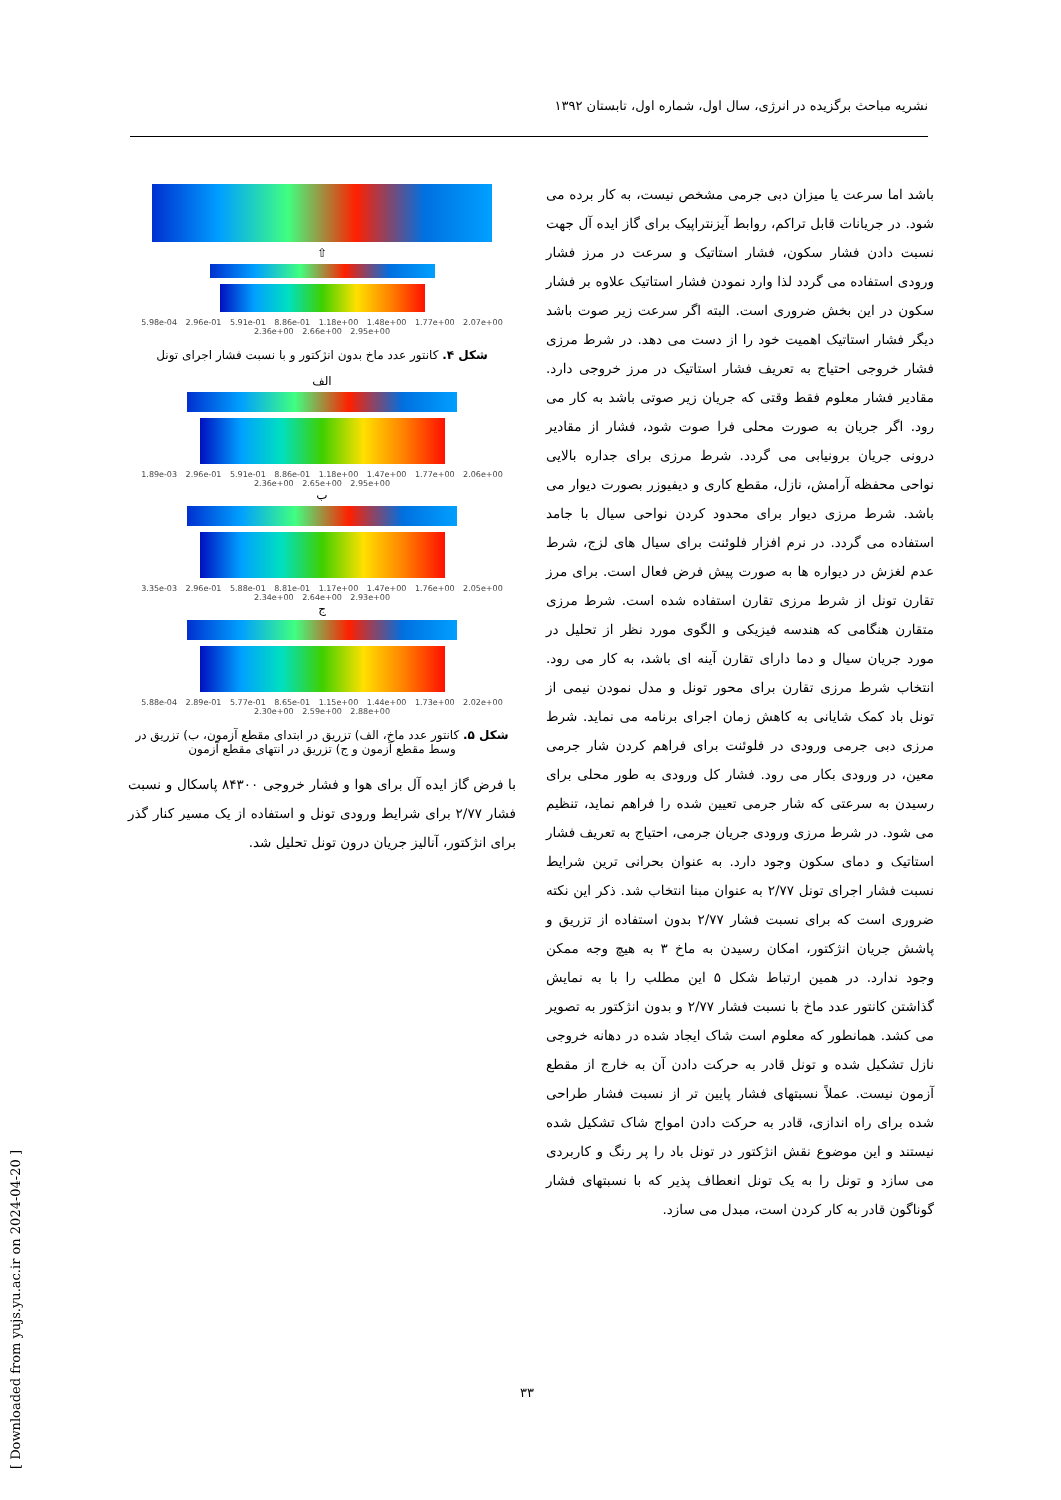نشریه مباحث برگزیده در انرژی، سال اول، شماره اول، تابستان ۱۳۹۲
باشد اما سرعت یا میزان دبی جرمی مشخص نیست، به کار برده می شود. در جریانات قابل تراکم، روابط آیزنتراپیک برای گاز ایده آل جهت نسبت دادن فشار سکون، فشار استاتیک و سرعت در مرز فشار ورودی استفاده می گردد لذا وارد نمودن فشار استاتیک علاوه بر فشار سکون در این بخش ضروری است. البته اگر سرعت زیر صوت باشد دیگر فشار استاتیک اهمیت خود را از دست می دهد. در شرط مرزی فشار خروجی احتیاج به تعریف فشار استاتیک در مرز خروجی دارد. مقادیر فشار معلوم فقط وقتی که جریان زیر صوتی باشد به کار می رود. اگر جریان به صورت محلی فرا صوت شود، فشار از مقادیر درونی جریان برونیابی می گردد. شرط مرزی برای جداره بالایی نواحی محفظه آرامش، نازل، مقطع کاری و دیفیوزر بصورت دیوار می باشد. شرط مرزی دیوار برای محدود کردن نواحی سیال با جامد استفاده می گردد. در نرم افزار فلوئنت برای سیال های لزج، شرط عدم لغزش در دیواره ها به صورت پیش فرض فعال است. برای مرز تقارن تونل از شرط مرزی تقارن استفاده شده است. شرط مرزی متقارن هنگامی که هندسه فیزیکی و الگوی مورد نظر از تحلیل در مورد جریان سیال و دما دارای تقارن آینه ای باشد، به کار می رود. انتخاب شرط مرزی تقارن برای محور تونل و مدل نمودن نیمی از تونل باد کمک شایانی به کاهش زمان اجرای برنامه می نماید. شرط مرزی دبی جرمی ورودی در فلوئنت برای فراهم کردن شار جرمی معین، در ورودی بکار می رود. فشار کل ورودی به طور محلی برای رسیدن به سرعتی که شار جرمی تعیین شده را فراهم نماید، تنظیم می شود. در شرط مرزی ورودی جریان جرمی، احتیاج به تعریف فشار استاتیک و دمای سکون وجود دارد. به عنوان بحرانی ترین شرایط نسبت فشار اجرای تونل ۲/۷۷ به عنوان مبنا انتخاب شد. ذکر این نکته ضروری است که برای نسبت فشار ۲/۷۷ بدون استفاده از تزریق و پاشش جریان انژکتور، امکان رسیدن به ماخ ۳ به هیچ وجه ممکن وجود ندارد. در همین ارتباط شکل ۵ این مطلب را با به نمایش گذاشتن کانتور عدد ماخ با نسبت فشار ۲/۷۷ و بدون انژکتور به تصویر می کشد. همانطور که معلوم است شاک ایجاد شده در دهانه خروجی نازل تشکیل شده و تونل قادر به حرکت دادن آن به خارج از مقطع آزمون نیست. عملاً نسبتهای فشار پایین تر از نسبت فشار طراحی شده برای راه اندازی، قادر به حرکت دادن امواج شاک تشکیل شده نیستند و این موضوع نقش انژکتور در تونل باد را پر رنگ و کاربردی می سازد و تونل را به یک تونل انعطاف پذیر که با نسبتهای فشار گوناگون قادر به کار کردن است، مبدل می سازد.
⇧
5.98e-04 2.96e-01 5.91e-01 8.86e-01 1.18e+00 1.48e+00 1.77e+00 2.07e+00 2.36e+00 2.66e+00 2.95e+00
شکل ۴. کانتور عدد ماخ بدون انژکتور و با نسبت فشار اجرای تونل
الف
1.89e-03 2.96e-01 5.91e-01 8.86e-01 1.18e+00 1.47e+00 1.77e+00 2.06e+00 2.36e+00 2.65e+00 2.95e+00
ب
3.35e-03 2.96e-01 5.88e-01 8.81e-01 1.17e+00 1.47e+00 1.76e+00 2.05e+00 2.34e+00 2.64e+00 2.93e+00
ج
5.88e-04 2.89e-01 5.77e-01 8.65e-01 1.15e+00 1.44e+00 1.73e+00 2.02e+00 2.30e+00 2.59e+00 2.88e+00
شکل ۵. کانتور عدد ماخ، الف) تزریق در ابتدای مقطع آزمون، ب) تزریق در وسط مقطع آزمون و ج) تزریق در انتهای مقطع آزمون
با فرض گاز ایده آل برای هوا و فشار خروجی ۸۴۳۰۰ پاسکال و نسبت فشار ۲/۷۷ برای شرایط ورودی تونل و استفاده از یک مسیر کنار گذر برای انژکتور، آنالیز جریان درون تونل تحلیل شد.
[ Downloaded from yujs.yu.ac.ir on 2024-04-20 ]
۳۳